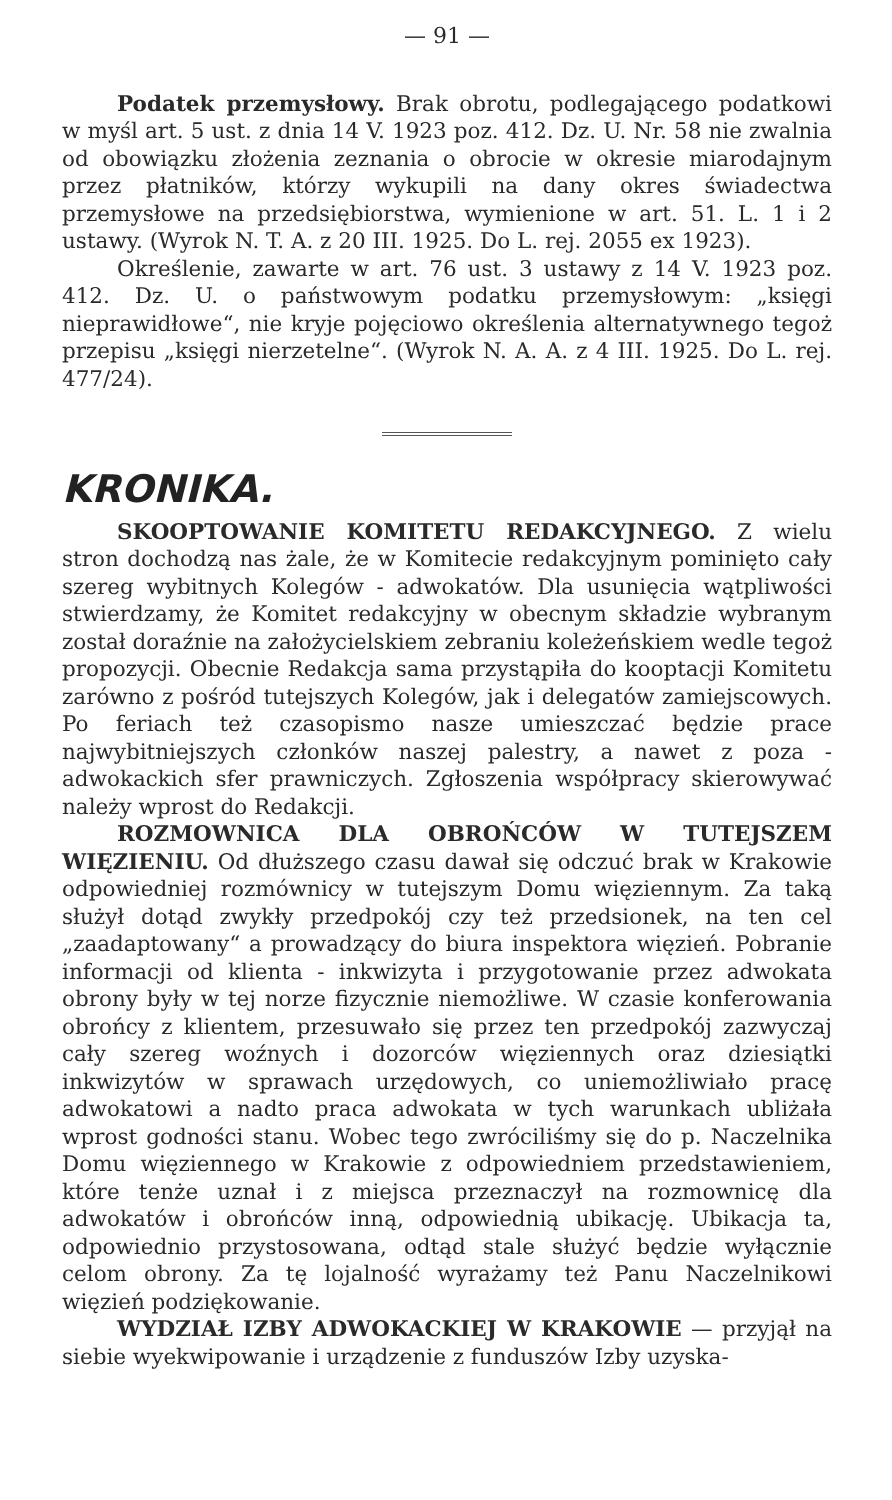— 91 —
Podatek przemysłowy. Brak obrotu, podlegającego podatkowi w myśl art. 5 ust. z dnia 14 V. 1923 poz. 412. Dz. U. Nr. 58 nie zwalnia od obowiązku złożenia zeznania o obrocie w okresie miarodajnym przez płatników, którzy wykupili na dany okres świadectwa przemysłowe na przedsiębiorstwa, wymienione w art. 51. L. 1 i 2 ustawy. (Wyrok N. T. A. z 20 III. 1925. Do L. rej. 2055 ex 1923).
Określenie, zawarte w art. 76 ust. 3 ustawy z 14 V. 1923 poz. 412. Dz. U. o państwowym podatku przemysłowym: „księgi nieprawidłowe“, nie kryje pojęciowo określenia alternatywnego tegoż przepisu „księgi nierzetelne“. (Wyrok N. A. A. z 4 III. 1925. Do L. rej. 477/24).
KRONIKA.
SKOOPTOWANIE KOMITETU REDAKCYJNEGO. Z wielu stron dochodzą nas żale, że w Komitecie redakcyjnym pominięto cały szereg wybitnych Kolegów - adwokatów. Dla usunięcia wątpliwości stwierdzamy, że Komitet redakcyjny w obecnym składzie wybranym został doraźnie na założycielskiem zebraniu koleżeńskiem wedle tegoż propozycji. Obecnie Redakcja sama przystąpiła do kooptacji Komitetu zarówno z pośród tutejszych Kolegów, jak i delegatów zamiejscowych. Po feriach też czasopismo nasze umieszczać będzie prace najwybitniejszych członków naszej palestry, a nawet z poza - adwokackich sfer prawniczych. Zgłoszenia współpracy skierowywać należy wprost do Redakcji.
ROZMOWNICA DLA OBROŃCÓW W TUTEJSZEM WIĘZIENIU. Od dłuższego czasu dawał się odczuć brak w Krakowie odpowiedniej rozmównicy w tutejszym Domu więziennym. Za taką służył dotąd zwykły przedpokój czy też przedsionek, na ten cel „zaadaptowany“ a prowadzący do biura inspektora więzień. Pobranie informacji od klienta - inkwizyta i przygotowanie przez adwokata obrony były w tej norze fizycznie niemożliwe. W czasie konferowania obrońcy z klientem, przesuwało się przez ten przedpokój zazwyczaj cały szereg woźnych i dozorców więziennych oraz dziesiątki inkwizytów w sprawach urzędowych, co uniemożliwiało pracę adwokatowi a nadto praca adwokata w tych warunkach ubliżała wprost godności stanu. Wobec tego zwróciliśmy się do p. Naczelnika Domu więziennego w Krakowie z odpowiedniem przedstawieniem, które tenże uznał i z miejsca przeznaczył na rozmownicę dla adwokatów i obrońców inną, odpowiednią ubikację. Ubikacja ta, odpowiednio przystosowana, odtąd stale służyć będzie wyłącznie celom obrony. Za tę lojalność wyrażamy też Panu Naczelnikowi więzień podziękowanie.
WYDZIAŁ IZBY ADWOKACKIEJ W KRAKOWIE — przyjął na siebie wyekwipowanie i urządzenie z funduszów Izby uzyska-